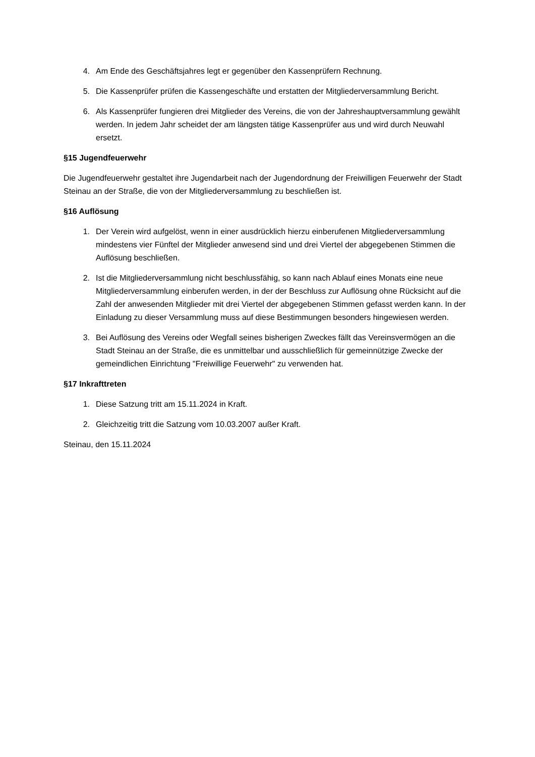4. Am Ende des Geschäftsjahres legt er gegenüber den Kassenprüfern Rechnung.
5. Die Kassenprüfer prüfen die Kassengeschäfte und erstatten der Mitgliederversammlung Bericht.
6. Als Kassenprüfer fungieren drei Mitglieder des Vereins, die von der Jahreshauptversammlung gewählt werden. In jedem Jahr scheidet der am längsten tätige Kassenprüfer aus und wird durch Neuwahl ersetzt.
§15 Jugendfeuerwehr
Die Jugendfeuerwehr gestaltet ihre Jugendarbeit nach der Jugendordnung der Freiwilligen Feuerwehr der Stadt Steinau an der Straße, die von der Mitgliederversammlung zu beschließen ist.
§16 Auflösung
1. Der Verein wird aufgelöst, wenn in einer ausdrücklich hierzu einberufenen Mitgliederversammlung mindestens vier Fünftel der Mitglieder anwesend sind und drei Viertel der abgegebenen Stimmen die Auflösung beschließen.
2. Ist die Mitgliederversammlung nicht beschlussfähig, so kann nach Ablauf eines Monats eine neue Mitgliederversammlung einberufen werden, in der der Beschluss zur Auflösung ohne Rücksicht auf die Zahl der anwesenden Mitglieder mit drei Viertel der abgegebenen Stimmen gefasst werden kann. In der Einladung zu dieser Versammlung muss auf diese Bestimmungen besonders hingewiesen werden.
3. Bei Auflösung des Vereins oder Wegfall seines bisherigen Zweckes fällt das Vereinsvermögen an die Stadt Steinau an der Straße, die es unmittelbar und ausschließlich für gemeinnützige Zwecke der gemeindlichen Einrichtung "Freiwillige Feuerwehr" zu verwenden hat.
§17 Inkrafttreten
1. Diese Satzung tritt am 15.11.2024 in Kraft.
2. Gleichzeitig tritt die Satzung vom 10.03.2007 außer Kraft.
Steinau, den 15.11.2024